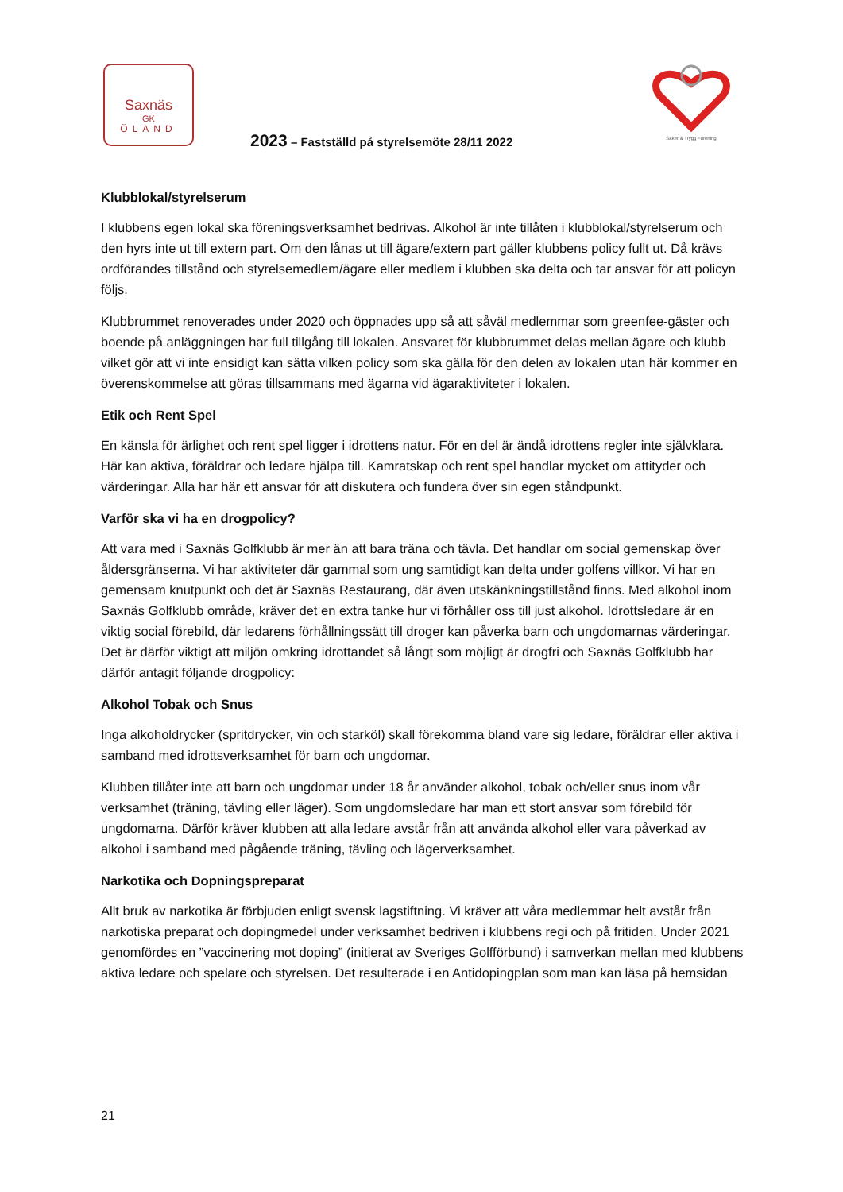Saxnäs
GK
ÖLAND
Säker & Trygg Förening
2023 – Fastställd på styrelsemöte 28/11 2022
Klubblokal/styrelserum
I klubbens egen lokal ska föreningsverksamhet bedrivas. Alkohol är inte tillåten i klubblokal/styrelserum och den hyrs inte ut till extern part. Om den lånas ut till ägare/extern part gäller klubbens policy fullt ut. Då krävs ordförandes tillstånd och styrelsemedlem/ägare eller medlem i klubben ska delta och tar ansvar för att policyn följs.
Klubbrummet renoverades under 2020 och öppnades upp så att såväl medlemmar som greenfee-gäster och boende på anläggningen har full tillgång till lokalen. Ansvaret för klubbrummet delas mellan ägare och klubb vilket gör att vi inte ensidigt kan sätta vilken policy som ska gälla för den delen av lokalen utan här kommer en överenskommelse att göras tillsammans med ägarna vid ägaraktiviteter i lokalen.
Etik och Rent Spel
En känsla för ärlighet och rent spel ligger i idrottens natur. För en del är ändå idrottens regler inte självklara. Här kan aktiva, föräldrar och ledare hjälpa till. Kamratskap och rent spel handlar mycket om attityder och värderingar. Alla har här ett ansvar för att diskutera och fundera över sin egen ståndpunkt.
Varför ska vi ha en drogpolicy?
Att vara med i Saxnäs Golfklubb är mer än att bara träna och tävla. Det handlar om social gemenskap över åldersgränserna. Vi har aktiviteter där gammal som ung samtidigt kan delta under golfens villkor. Vi har en gemensam knutpunkt och det är Saxnäs Restaurang, där även utskänkningstillstånd finns. Med alkohol inom Saxnäs Golfklubb område, kräver det en extra tanke hur vi förhåller oss till just alkohol. Idrottsledare är en viktig social förebild, där ledarens förhållningssätt till droger kan påverka barn och ungdomarnas värderingar. Det är därför viktigt att miljön omkring idrottandet så långt som möjligt är drogfri och Saxnäs Golfklubb har därför antagit följande drogpolicy:
Alkohol Tobak och Snus
Inga alkoholdrycker (spritdrycker, vin och starköl) skall förekomma bland vare sig ledare, föräldrar eller aktiva i samband med idrottsverksamhet för barn och ungdomar.
Klubben tillåter inte att barn och ungdomar under 18 år använder alkohol, tobak och/eller snus inom vår verksamhet (träning, tävling eller läger). Som ungdomsledare har man ett stort ansvar som förebild för ungdomarna. Därför kräver klubben att alla ledare avstår från att använda alkohol eller vara påverkad av alkohol i samband med pågående träning, tävling och lägerverksamhet.
Narkotika och Dopningspreparat
Allt bruk av narkotika är förbjuden enligt svensk lagstiftning. Vi kräver att våra medlemmar helt avstår från narkotiska preparat och dopingmedel under verksamhet bedriven i klubbens regi och på fritiden. Under 2021 genomfördes en ”vaccinering mot doping” (initierat av Sveriges Golfförbund) i samverkan mellan med klubbens aktiva ledare och spelare och styrelsen. Det resulterade i en Antidopingplan som man kan läsa på hemsidan
21